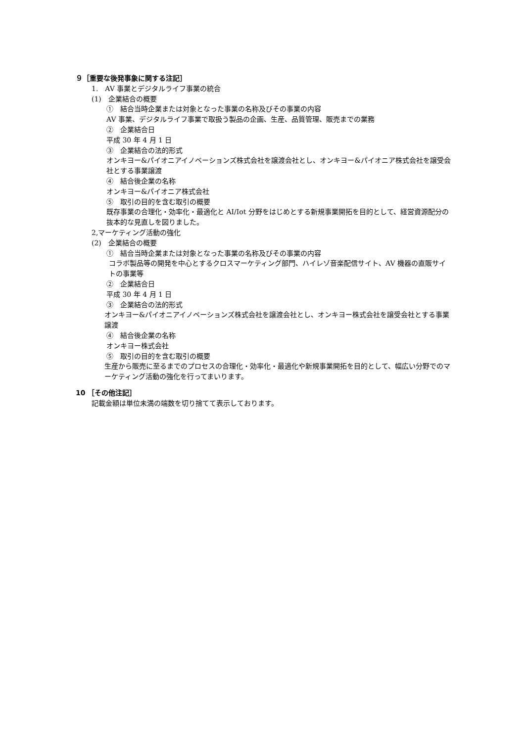９［重要な後発事象に関する注記］
1.　AV 事業とデジタルライフ事業の統合
(1)　企業結合の概要
①　結合当時企業または対象となった事業の名称及びその事業の内容
AV 事業、デジタルライフ事業で取扱う製品の企画、生産、品質管理、販売までの業務
②　企業結合日
平成 30 年 4 月 1 日
③　企業結合の法的形式
オンキヨー&パイオニアイノベーションズ株式会社を譲渡会社とし、オンキヨー&パイオニア株式会社を譲受会社とする事業譲渡
④　結合後企業の名称
オンキヨー&パイオニア株式会社
⑤　取引の目的を含む取引の概要
既存事業の合理化・効率化・最適化と AI/Iot 分野をはじめとする新規事業開拓を目的として、経営資源配分の抜本的な見直しを図りました。
2,マーケティング活動の強化
(2)　企業結合の概要
①　結合当時企業または対象となった事業の名称及びその事業の内容
コラボ製品等の開発を中心とするクロスマーケティング部門、ハイレゾ音楽配信サイト、AV 機器の直販サイトの事業等
②　企業結合日
平成 30 年 4 月 1 日
③　企業結合の法的形式
オンキヨー&パイオニアイノベーションズ株式会社を譲渡会社とし、オンキヨー株式会社を譲受会社とする事業譲渡
④　結合後企業の名称
オンキヨー株式会社
⑤　取引の目的を含む取引の概要
生産から販売に至るまでのプロセスの合理化・効率化・最適化や新規事業開拓を目的として、幅広い分野でのマーケティング活動の強化を行ってまいります。
10 ［その他注記］
記載金額は単位未満の端数を切り捨てて表示しております。